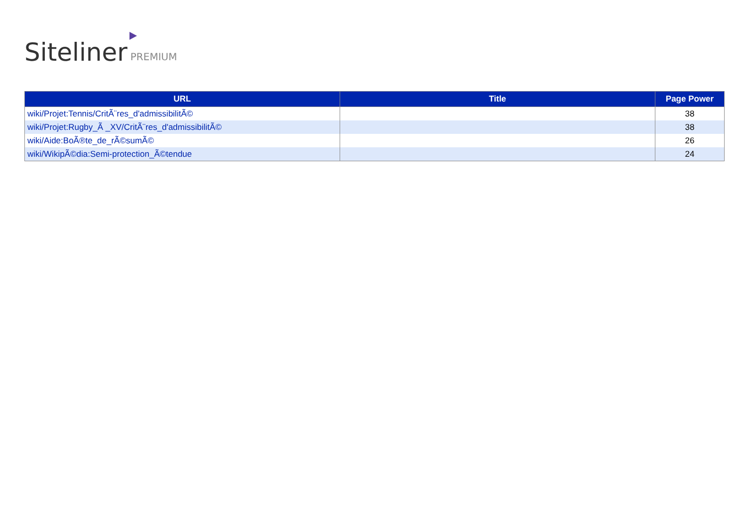Siteliner PREMIUM
| URL | Title | Page Power |
| --- | --- | --- |
| wiki/Projet:Tennis/CritÃ¨res_d'admissibilitÃ© | | 38 |
| wiki/Projet:Rugby_Ã _XV/CritÃ¨res_d'admissibilitÃ© | | 38 |
| wiki/Aide:BoÃ®te_de_rÃ©sumÃ© | | 26 |
| wiki/WikipÃ©dia:Semi-protection_Ã©tendue | | 24 |